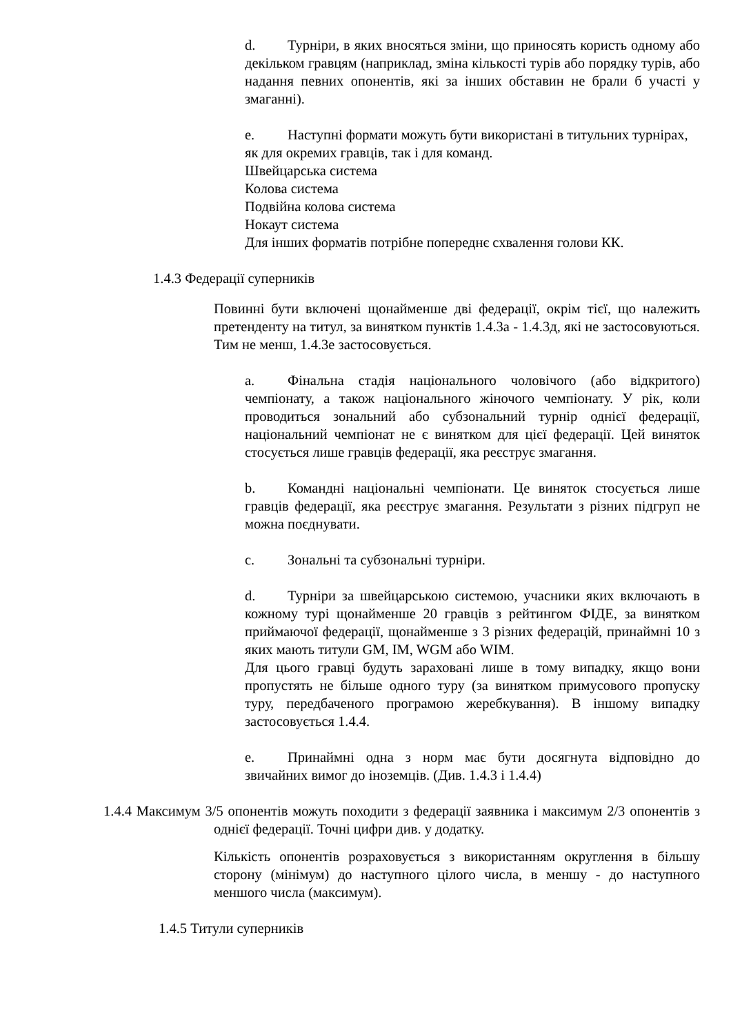d. Турніри, в яких вносяться зміни, що приносять користь одному або декільком гравцям (наприклад, зміна кількості турів або порядку турів, або надання певних опонентів, які за інших обставин не брали б участі у змаганні).
e. Наступні формати можуть бути використані в титульних турнірах, як для окремих гравців, так і для команд.
Швейцарська система
Колова система
Подвійна колова система
Нокаут система
Для інших форматів потрібне попереднє схвалення голови КК.
1.4.3 Федерації суперників
Повинні бути включені щонайменше дві федерації, окрім тієї, що належить претенденту на титул, за винятком пунктів 1.4.3а - 1.4.3д, які не застосовуються. Тим не менш, 1.4.3е застосовується.
a. Фінальна стадія національного чоловічого (або відкритого) чемпіонату, а також національного жіночого чемпіонату. У рік, коли проводиться зональний або субзональний турнір однієї федерації, національний чемпіонат не є винятком для цієї федерації. Цей виняток стосується лише гравців федерації, яка реєструє змагання.
b. Командні національні чемпіонати. Це виняток стосується лише гравців федерації, яка реєструє змагання. Результати з різних підгруп не можна поєднувати.
c. Зональні та субзональні турніри.
d. Турніри за швейцарською системою, учасники яких включають в кожному турі щонайменше 20 гравців з рейтингом ФІДЕ, за винятком приймаючої федерації, щонайменше з 3 різних федерацій, принаймні 10 з яких мають титули GM, IM, WGM або WIM.
Для цього гравці будуть зараховані лише в тому випадку, якщо вони пропустять не більше одного туру (за винятком примусового пропуску туру, передбаченого програмою жеребкування). В іншому випадку застосовується 1.4.4.
e. Принаймні одна з норм має бути досягнута відповідно до звичайних вимог до іноземців. (Див. 1.4.3 і 1.4.4)
1.4.4 Максимум 3/5 опонентів можуть походити з федерації заявника і максимум 2/3 опонентів з однієї федерації. Точні цифри див. у додатку.
Кількість опонентів розраховується з використанням округлення в більшу сторону (мінімум) до наступного цілого числа, в меншу - до наступного меншого числа (максимум).
1.4.5 Титули суперників